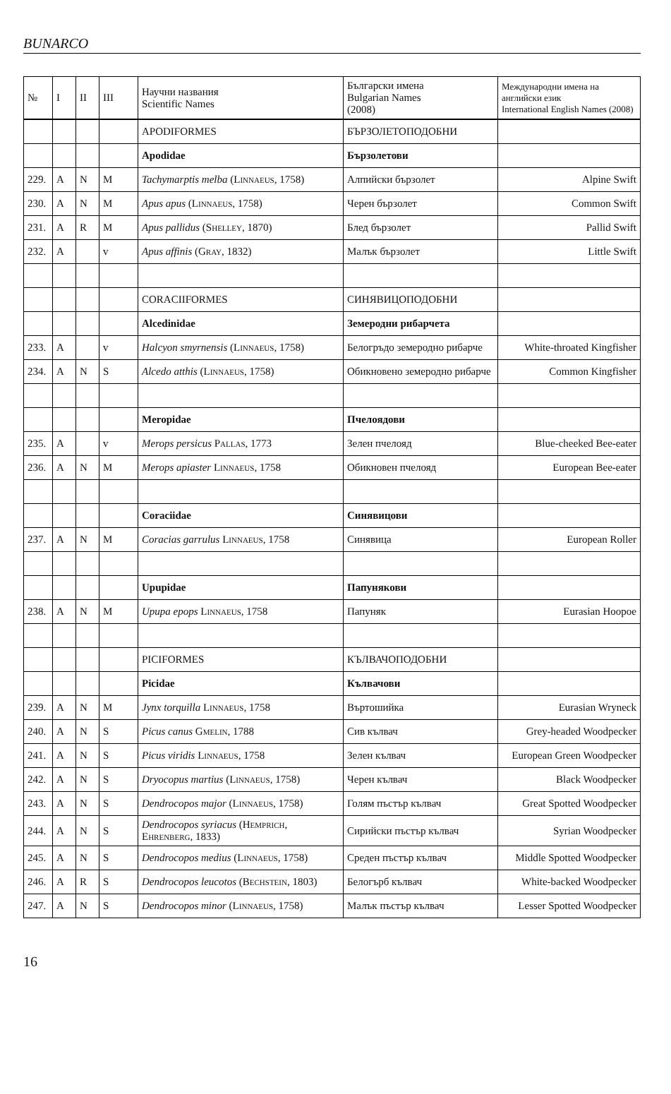BUNARCO
| № | I | II | III | Научни названия Scientific Names | Български имена Bulgarian Names (2008) | Международни имена на английски език International English Names (2008) |
| --- | --- | --- | --- | --- | --- | --- |
| | | | | APODIFORMES | БЪРЗОЛЕТОПОДОБНИ | |
| | | | | Apodidae | Бързолетови | |
| 229. | A | N | M | Tachymarptis melba ( Linnaeus , 1758) | Алпийски бързолет | Alpine Swift |
| 230. | A | N | M | Apus apus ( Linnaeus , 1758) | Черен бързолет | Common Swift |
| 231. | A | R | M | Apus pallidus ( Shelley , 1870) | Блед бързолет | Pallid Swift |
| 232. | A | | v | Apus affinis ( Gray , 1832) | Малък бързолет | Little Swift |
| | | | | CORACIIFORMES | СИНЯВИЦОПОДОБНИ | |
| | | | | Alcedinidae | Земеродни рибарчета | |
| 233. | A | | v | Halcyon smyrnensis ( Linnaeus , 1758) | Белогръдо земеродно рибарче | White-throated Kingfisher |
| 234. | A | N | S | Alcedo atthis ( Linnaeus , 1758) | Обикновено земеродно рибарче | Common Kingfisher |
| | | | | Meropidae | Пчелоядови | |
| 235. | A | | v | Merops persicus Pallas , 1773 | Зелен пчелояд | Blue-cheeked Bee-eater |
| 236. | A | N | M | Merops apiaster Linnaeus , 1758 | Обикновен пчелояд | European Bee-eater |
| | | | | Coraciidae | Синявицови | |
| 237. | A | N | M | Coracias garrulus Linnaeus , 1758 | Синявица | European Roller |
| | | | | Upupidae | Папунякови | |
| 238. | A | N | M | Upupa epops Linnaeus , 1758 | Папуняк | Eurasian Hoopoe |
| | | | | PICIFORMES | КЪЛВАЧОПОДОБНИ | |
| | | | | Picidae | Кълвачови | |
| 239. | A | N | M | Jynx torquilla Linnaeus , 1758 | Въртошийка | Eurasian Wryneck |
| 240. | A | N | S | Picus canus Gmelin , 1788 | Сив кълвач | Grey-headed Woodpecker |
| 241. | A | N | S | Picus viridis Linnaeus , 1758 | Зелен кълвач | European Green Woodpecker |
| 242. | A | N | S | Dryocopus martius ( Linnaeus , 1758) | Черен кълвач | Black Woodpecker |
| 243. | A | N | S | Dendrocopos major ( Linnaeus , 1758) | Голям пъстър кълвач | Great Spotted Woodpecker |
| 244. | A | N | S | Dendrocopos syriacus ( Hemprich, Ehrenberg , 1833) | Сирийски пъстър кълвач | Syrian Woodpecker |
| 245. | A | N | S | Dendrocopos medius ( Linnaeus , 1758) | Среден пъстър кълвач | Middle Spotted Woodpecker |
| 246. | A | R | S | Dendrocopos leucotos ( Bechstein , 1803) | Белогърб кълвач | White-backed Woodpecker |
| 247. | A | N | S | Dendrocopos minor ( Linnaeus , 1758) | Малък пъстър кълвач | Lesser Spotted Woodpecker |
16